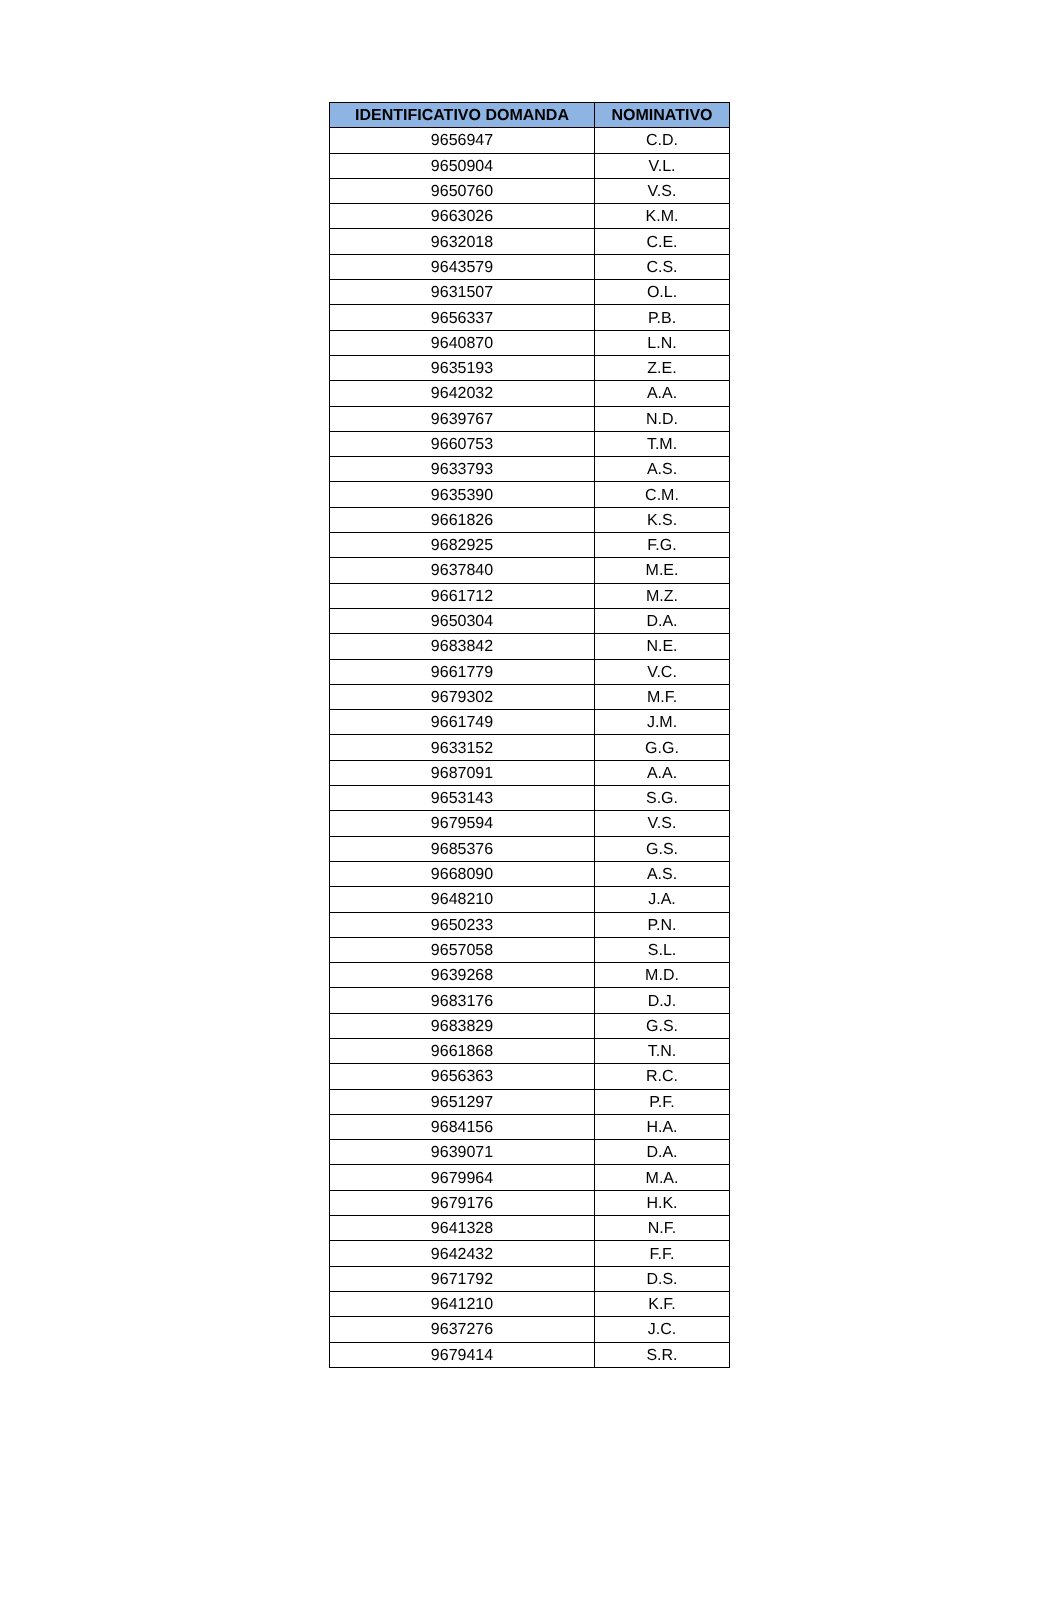| IDENTIFICATIVO DOMANDA | NOMINATIVO |
| --- | --- |
| 9656947 | C.D. |
| 9650904 | V.L. |
| 9650760 | V.S. |
| 9663026 | K.M. |
| 9632018 | C.E. |
| 9643579 | C.S. |
| 9631507 | O.L. |
| 9656337 | P.B. |
| 9640870 | L.N. |
| 9635193 | Z.E. |
| 9642032 | A.A. |
| 9639767 | N.D. |
| 9660753 | T.M. |
| 9633793 | A.S. |
| 9635390 | C.M. |
| 9661826 | K.S. |
| 9682925 | F.G. |
| 9637840 | M.E. |
| 9661712 | M.Z. |
| 9650304 | D.A. |
| 9683842 | N.E. |
| 9661779 | V.C. |
| 9679302 | M.F. |
| 9661749 | J.M. |
| 9633152 | G.G. |
| 9687091 | A.A. |
| 9653143 | S.G. |
| 9679594 | V.S. |
| 9685376 | G.S. |
| 9668090 | A.S. |
| 9648210 | J.A. |
| 9650233 | P.N. |
| 9657058 | S.L. |
| 9639268 | M.D. |
| 9683176 | D.J. |
| 9683829 | G.S. |
| 9661868 | T.N. |
| 9656363 | R.C. |
| 9651297 | P.F. |
| 9684156 | H.A. |
| 9639071 | D.A. |
| 9679964 | M.A. |
| 9679176 | H.K. |
| 9641328 | N.F. |
| 9642432 | F.F. |
| 9671792 | D.S. |
| 9641210 | K.F. |
| 9637276 | J.C. |
| 9679414 | S.R. |